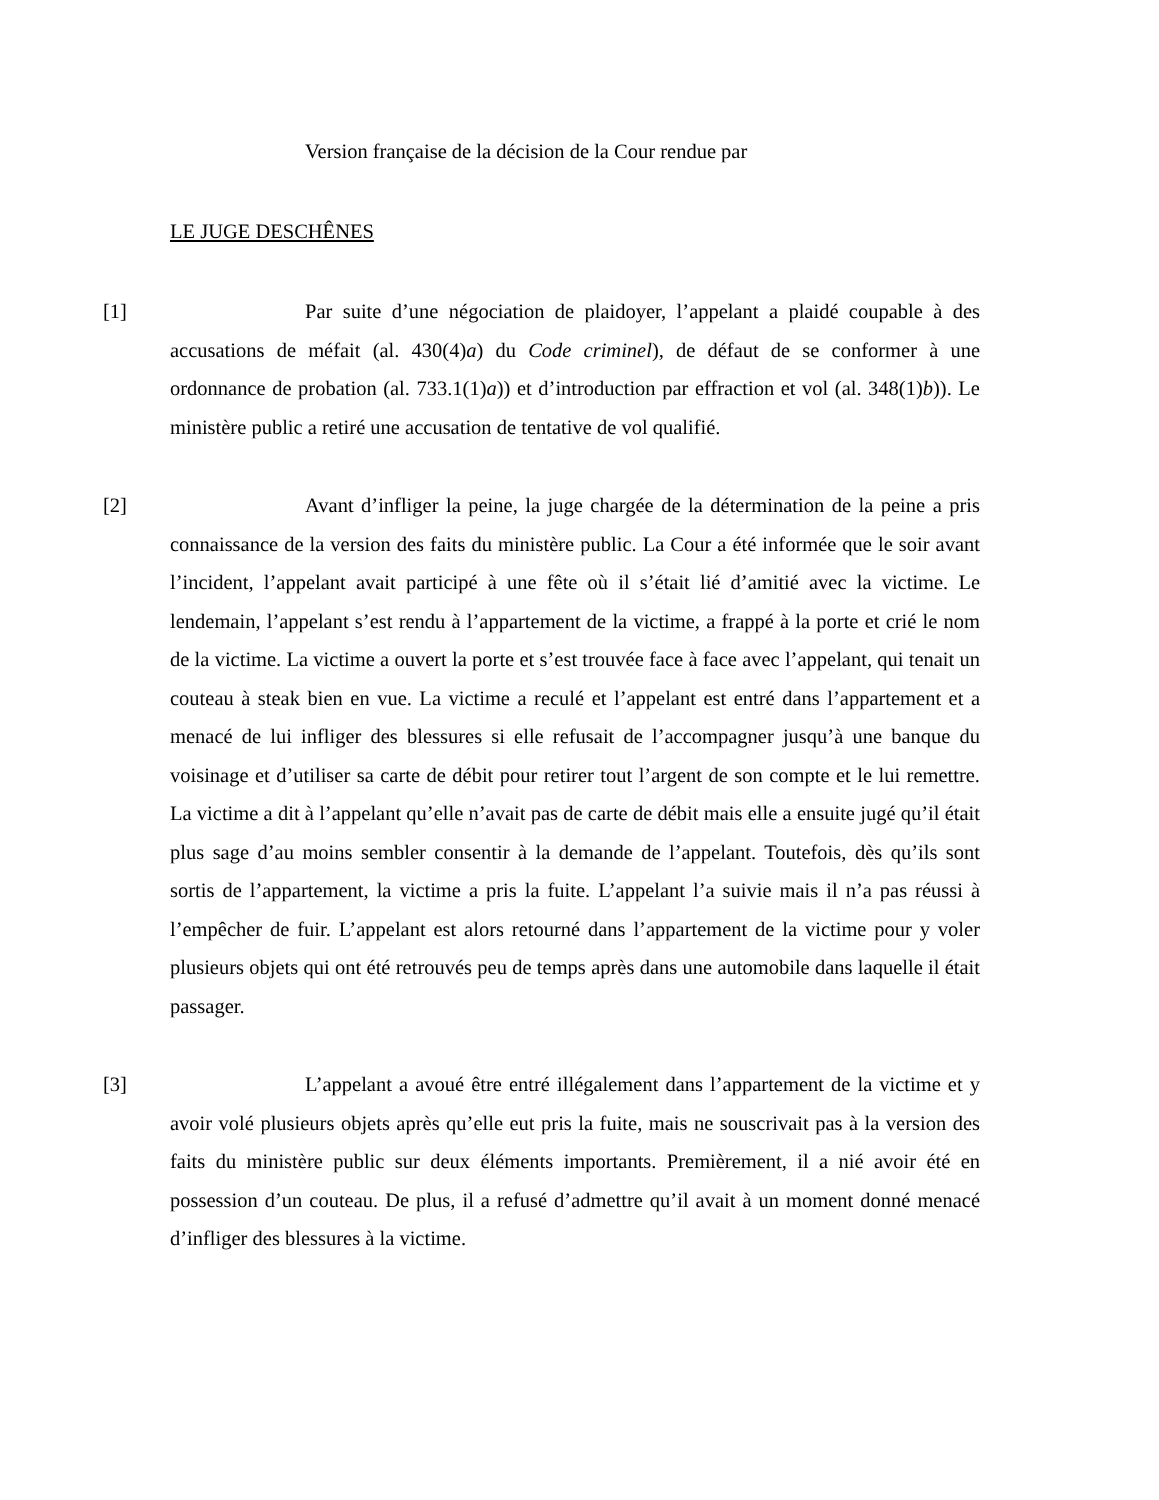Version française de la décision de la Cour rendue par
LE JUGE DESCHÊNES
[1] Par suite d’une négociation de plaidoyer, l’appelant a plaidé coupable à des accusations de méfait (al. 430(4)a) du Code criminel), de défaut de se conformer à une ordonnance de probation (al. 733.1(1)a)) et d’introduction par effraction et vol (al. 348(1)b)). Le ministère public a retiré une accusation de tentative de vol qualifié.
[2] Avant d’infliger la peine, la juge chargée de la détermination de la peine a pris connaissance de la version des faits du ministère public. La Cour a été informée que le soir avant l’incident, l’appelant avait participé à une fête où il s’était lié d’amitié avec la victime. Le lendemain, l’appelant s’est rendu à l’appartement de la victime, a frappé à la porte et crié le nom de la victime. La victime a ouvert la porte et s’est trouvée face à face avec l’appelant, qui tenait un couteau à steak bien en vue. La victime a reculé et l’appelant est entré dans l’appartement et a menacé de lui infliger des blessures si elle refusait de l’accompagner jusqu’à une banque du voisinage et d’utiliser sa carte de débit pour retirer tout l’argent de son compte et le lui remettre. La victime a dit à l’appelant qu’elle n’avait pas de carte de débit mais elle a ensuite jugé qu’il était plus sage d’au moins sembler consentir à la demande de l’appelant. Toutefois, dès qu’ils sont sortis de l’appartement, la victime a pris la fuite. L’appelant l’a suivie mais il n’a pas réussi à l’empêcher de fuir. L’appelant est alors retourné dans l’appartement de la victime pour y voler plusieurs objets qui ont été retrouvés peu de temps après dans une automobile dans laquelle il était passager.
[3] L’appelant a avoué être entré illégalement dans l’appartement de la victime et y avoir volé plusieurs objets après qu’elle eut pris la fuite, mais ne souscrivait pas à la version des faits du ministère public sur deux éléments importants. Premièrement, il a nié avoir été en possession d’un couteau. De plus, il a refusé d’admettre qu’il avait à un moment donné menacé d’infliger des blessures à la victime.